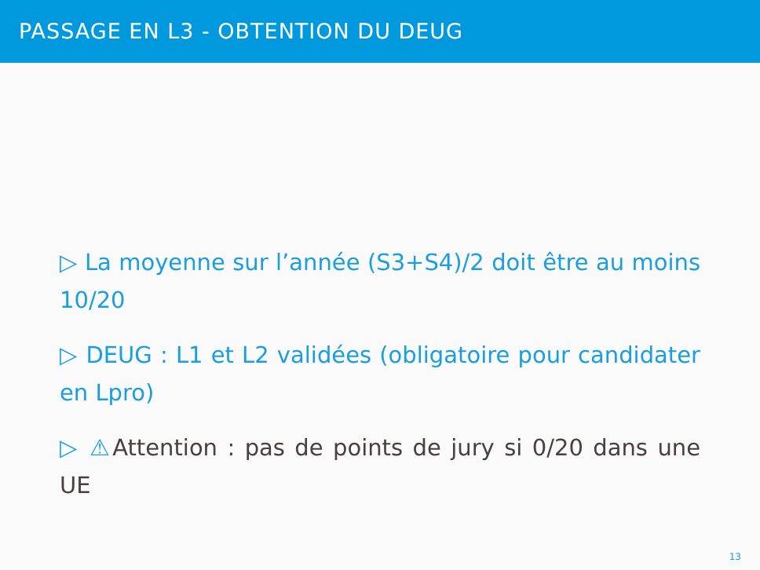PASSAGE EN L3 - OBTENTION DU DEUG
▷ La moyenne sur l’année (S3+S4)/2 doit être au moins 10/20
▷ DEUG : L1 et L2 validées (obligatoire pour candidater en Lpro)
▷ ⚠Attention : pas de points de jury si 0/20 dans une UE
13